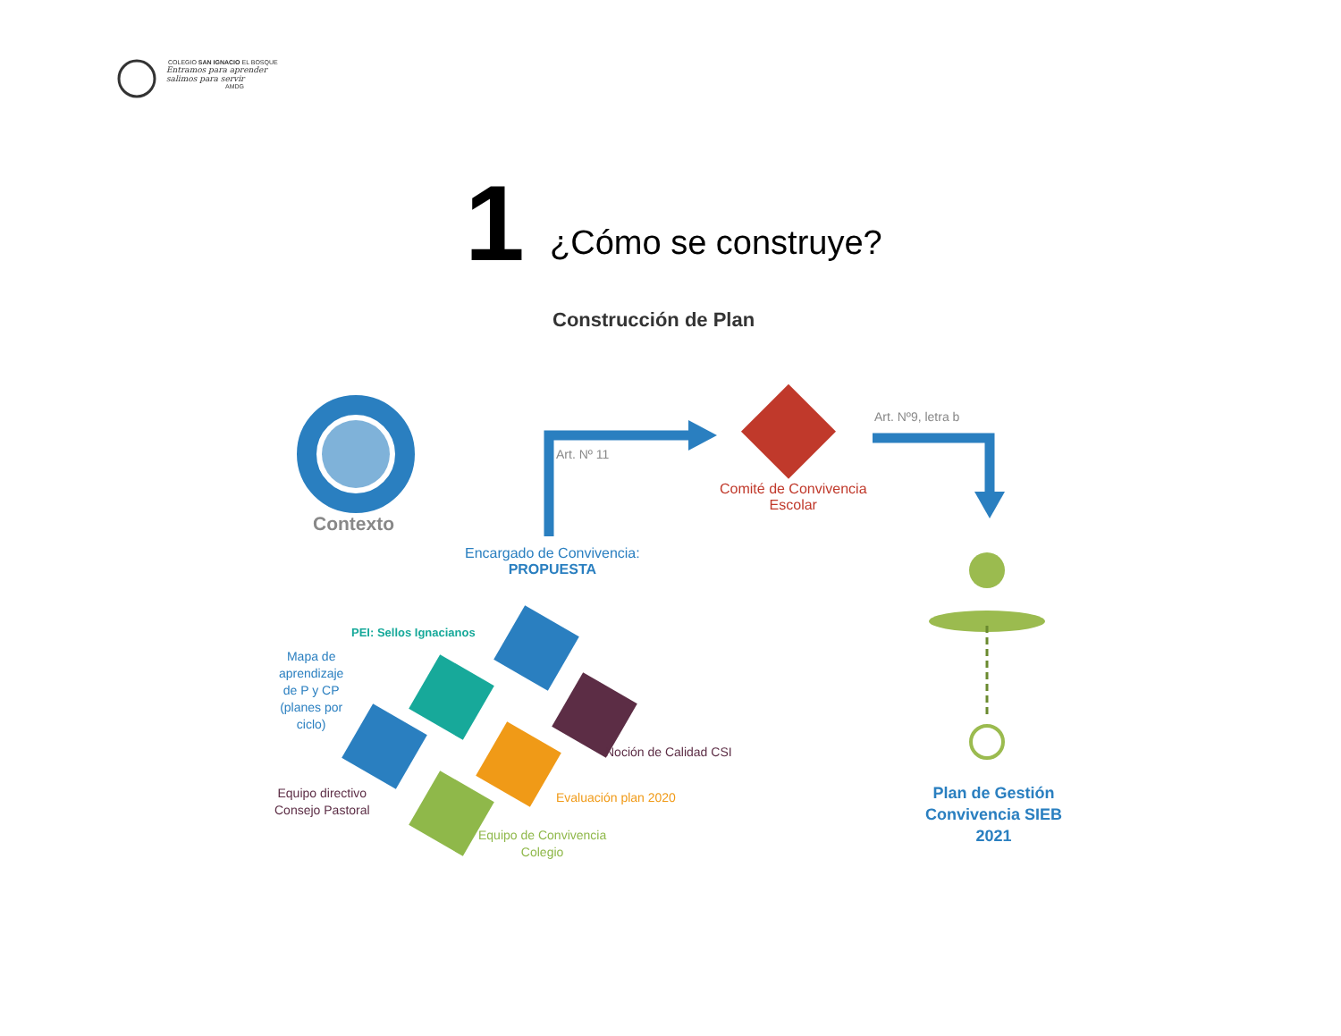COLEGIO SAN IGNACIO EL BOSQUE
Entramos para aprender
salimos para servir
AMDG
1 ¿Cómo se construye?
Construcción de Plan
Contexto
Art. Nº 11
Art. Nº9, letra b
Comité de Convivencia
Escolar
Encargado de Convivencia:
PROPUESTA
PEI: Sellos Ignacianos
Mapa de
aprendizaje
de P y CP
(planes por
ciclo)
Noción de Calidad CSI
Equipo directivo
Consejo Pastoral
Evaluación plan 2020
Equipo de Convivencia
Colegio
Plan de Gestión
Convivencia SIEB
2021